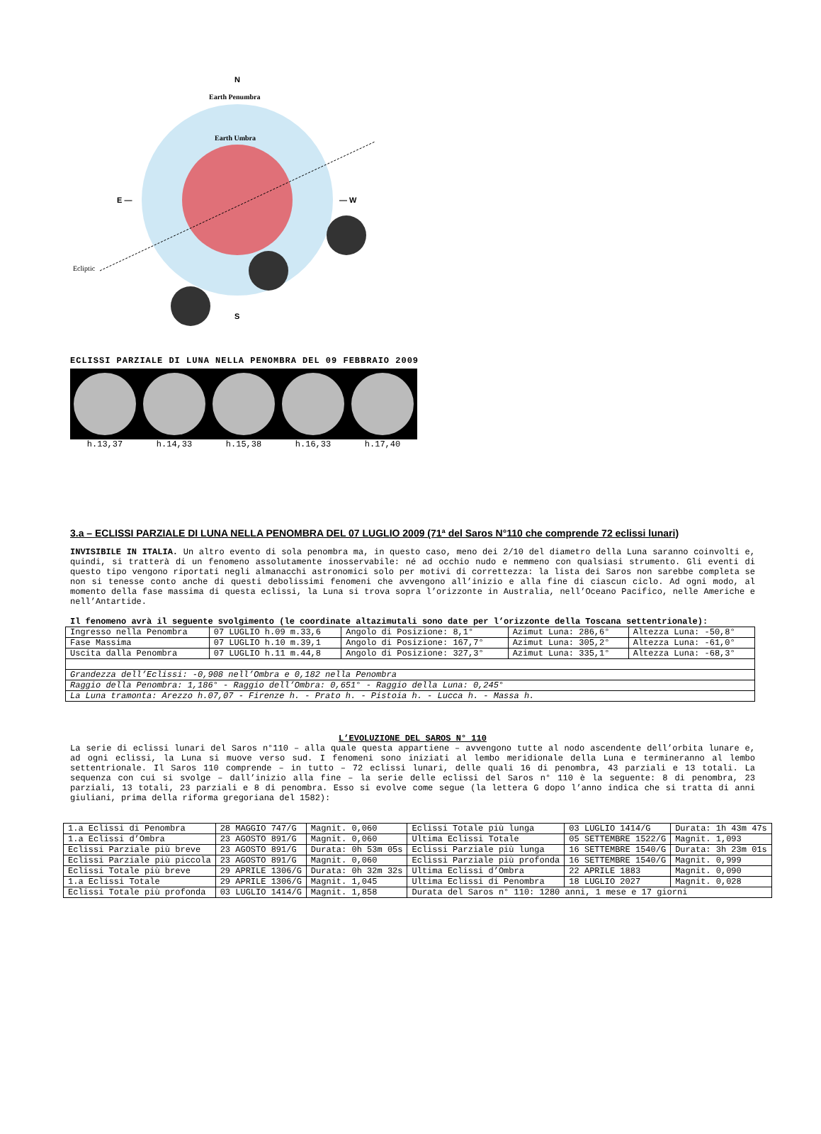N
Earth Penumbra
Earth Umbra
Ecliptic
E —
— W
S
ECLISSI PARZIALE DI LUNA NELLA PENOMBRA DEL 09 FEBBRAIO 2009
h.13,37 h.14,33 h.15,38 h.16,33 h.17,40
3.a – ECLISSI PARZIALE DI LUNA NELLA PENOMBRA DEL 07 LUGLIO 2009 (71ª del Saros N°110 che comprende 72 eclissi lunari)
INVISIBILE IN ITALIA. Un altro evento di sola penombra ma, in questo caso, meno dei 2/10 del diametro della Luna saranno coinvolti e, quindi, si tratterà di un fenomeno assolutamente inosservabile: né ad occhio nudo e nemmeno con qualsiasi strumento. Gli eventi di questo tipo vengono riportati negli almanacchi astronomici solo per motivi di correttezza: la lista dei Saros non sarebbe completa se non si tenesse conto anche di questi debolissimi fenomeni che avvengono all’inizio e alla fine di ciascun ciclo. Ad ogni modo, al momento della fase massima di questa eclissi, la Luna si trova sopra l’orizzonte in Australia, nell’Oceano Pacifico, nelle Americhe e nell’Antartide.
Il fenomeno avrà il seguente svolgimento (le coordinate altazimutali sono date per l’orizzonte della Toscana settentrionale):
| Ingresso nella Penombra | 07 LUGLIO h.09 m.33,6 | Angolo di Posizione: 8,1° | Azimut Luna: 286,6° | Altezza Luna: -50,8° |
| Fase Massima | 07 LUGLIO h.10 m.39,1 | Angolo di Posizione: 167,7° | Azimut Luna: 305,2° | Altezza Luna: -61,0° |
| Uscita dalla Penombra | 07 LUGLIO h.11 m.44,8 | Angolo di Posizione: 327,3° | Azimut Luna: 335,1° | Altezza Luna: -68,3° |
| Grandezza dell’Eclissi: -0,908 nell’Ombra e 0,182 nella Penombra | | | | |
| Raggio della Penombra: 1,186° - Raggio dell’Ombra: 0,651° - Raggio della Luna: 0,245° | | | | |
| La Luna tramonta: Arezzo h.07,07 - Firenze h. - Prato h. - Pistoia h. - Lucca h. - Massa h. | | | | |
L’EVOLUZIONE DEL SAROS N° 110
La serie di eclissi lunari del Saros n°110 – alla quale questa appartiene – avvengono tutte al nodo ascendente dell’orbita lunare e, ad ogni eclissi, la Luna si muove verso sud. I fenomeni sono iniziati al lembo meridionale della Luna e termineranno al lembo settentrionale. Il Saros 110 comprende – in tutto – 72 eclissi lunari, delle quali 16 di penombra, 43 parziali e 13 totali. La sequenza con cui si svolge – dall’inizio alla fine – la serie delle eclissi del Saros n° 110 è la seguente: 8 di penombra, 23 parziali, 13 totali, 23 parziali e 8 di penombra. Esso si evolve come segue (la lettera G dopo l’anno indica che si tratta di anni giuliani, prima della riforma gregoriana del 1582):
| 1.a Eclissi di Penombra | 28 MAGGIO 747/G | Magnit. 0,060 | Eclissi Totale più lunga | 03 LUGLIO 1414/G | Durata: 1h 43m 47s |
| 1.a Eclissi d’Ombra | 23 AGOSTO 891/G | Magnit. 0,060 | Ultima Eclissi Totale | 05 SETTEMBRE 1522/G | Magnit. 1,093 |
| Eclissi Parziale più breve | 23 AGOSTO 891/G | Durata: 0h 53m 05s | Eclissi Parziale più lunga | 16 SETTEMBRE 1540/G | Durata: 3h 23m 01s |
| Eclissi Parziale più piccola | 23 AGOSTO 891/G | Magnit. 0,060 | Eclissi Parziale più profonda | 16 SETTEMBRE 1540/G | Magnit. 0,999 |
| Eclissi Totale più breve | 29 APRILE 1306/G | Durata: 0h 32m 32s | Ultima Eclissi d’Ombra | 22 APRILE 1883 | Magnit. 0,090 |
| 1.a Eclissi Totale | 29 APRILE 1306/G | Magnit. 1,045 | Ultima Eclissi di Penombra | 18 LUGLIO 2027 | Magnit. 0,028 |
| Eclissi Totale più profonda | 03 LUGLIO 1414/G | Magnit. 1,858 | Durata del Saros n° 110: 1280 anni, 1 mese e 17 giorni | | |